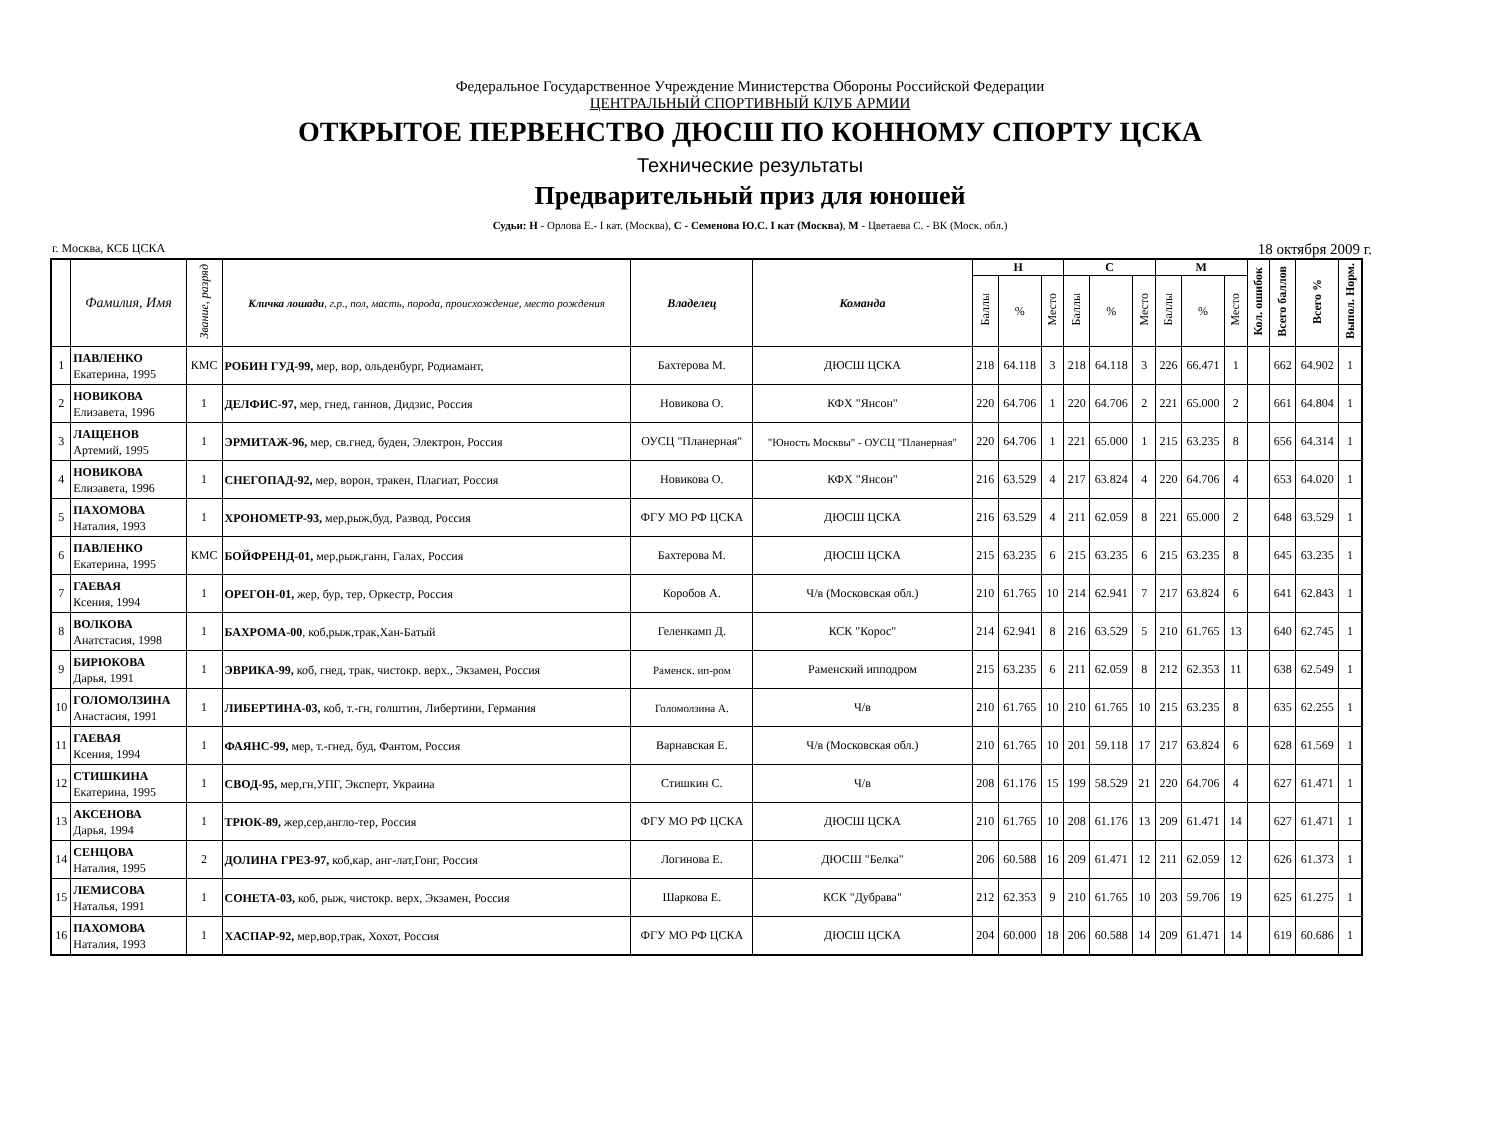Федеральное Государственное Учреждение Министерства Обороны Российской Федерации
ЦЕНТРАЛЬНЫЙ СПОРТИВНЫЙ КЛУБ АРМИИ
ОТКРЫТОЕ ПЕРВЕНСТВО ДЮСШ ПО КОННОМУ СПОРТУ ЦСКА
Технические результаты
Предварительный приз для юношей
Судьи: Н - Орлова Е.- I кат. (Москва), С - Семенова Ю.С. I кат (Москва), М - Цветаева С. - ВК (Моск. обл.)
г. Москва, КСБ ЦСКА 18 октября 2009 г.
| | Фамилия, Имя | Звание, разряд | Кличка лошади , г.р., пол, масть, порода, происхождение, место рождения | Владелец | Команда | Н | | | С | | | М | | | Кол. ошибок | Всего баллов | Всего % | Выпол. Норм. |
| --- | --- | --- | --- | --- | --- | --- | --- | --- | --- | --- | --- | --- | --- | --- | --- | --- | --- | --- |
| | | | | | | Баллы | % | Место | Баллы | % | Место | Баллы | % | Место | | | | |
| 1 | ПАВЛЕНКО Екатерина, 1995 | КМС | РОБИН ГУД-99, мер, вор, ольденбург, Родиамант, | Бахтерова М. | ДЮСШ ЦСКА | 218 | 64.118 | 3 | 218 | 64.118 | 3 | 226 | 66.471 | 1 | | 662 | 64.902 | 1 |
| 2 | НОВИКОВА Елизавета, 1996 | 1 | ДЕЛФИС-97, мер, гнед, ганнов, Дидзис, Россия | Новикова О. | КФХ "Янсон" | 220 | 64.706 | 1 | 220 | 64.706 | 2 | 221 | 65.000 | 2 | | 661 | 64.804 | 1 |
| 3 | ЛАЩЕНОВ Артемий, 1995 | 1 | ЭРМИТАЖ-96, мер, св.гнед, буден, Электрон, Россия | ОУСЦ "Планерная" | "Юность Москвы" - ОУСЦ "Планерная" | 220 | 64.706 | 1 | 221 | 65.000 | 1 | 215 | 63.235 | 8 | | 656 | 64.314 | 1 |
| 4 | НОВИКОВА Елизавета, 1996 | 1 | СНЕГОПАД-92, мер, ворон, тракен, Плагиат, Россия | Новикова О. | КФХ "Янсон" | 216 | 63.529 | 4 | 217 | 63.824 | 4 | 220 | 64.706 | 4 | | 653 | 64.020 | 1 |
| 5 | ПАХОМОВА Наталия, 1993 | 1 | ХРОНОМЕТР-93, мер,рыж,буд, Развод, Россия | ФГУ МО РФ ЦСКА | ДЮСШ ЦСКА | 216 | 63.529 | 4 | 211 | 62.059 | 8 | 221 | 65.000 | 2 | | 648 | 63.529 | 1 |
| 6 | ПАВЛЕНКО Екатерина, 1995 | КМС | БОЙФРЕНД-01, мер,рыж,ганн, Галах, Россия | Бахтерова М. | ДЮСШ ЦСКА | 215 | 63.235 | 6 | 215 | 63.235 | 6 | 215 | 63.235 | 8 | | 645 | 63.235 | 1 |
| 7 | ГАЕВАЯ Ксения, 1994 | 1 | ОРЕГОН-01, жер, бур, тер, Оркестр, Россия | Коробов А. | Ч/в (Московская обл.) | 210 | 61.765 | 10 | 214 | 62.941 | 7 | 217 | 63.824 | 6 | | 641 | 62.843 | 1 |
| 8 | ВОЛКОВА Анатстасия, 1998 | 1 | БАХРОМА-00 , коб,рыж,трак,Хан-Батый | Геленкамп Д. | КСК "Корос" | 214 | 62.941 | 8 | 216 | 63.529 | 5 | 210 | 61.765 | 13 | | 640 | 62.745 | 1 |
| 9 | БИРЮКОВА Дарья, 1991 | 1 | ЭВРИКА-99, коб, гнед, трак, чистокр. верх., Экзамен, Россия | Раменск. ип-ром | Раменский ипподром | 215 | 63.235 | 6 | 211 | 62.059 | 8 | 212 | 62.353 | 11 | | 638 | 62.549 | 1 |
| 10 | ГОЛОМОЛЗИНА Анастасия, 1991 | 1 | ЛИБЕРТИНА-03, коб, т.-гн, голштин, Либертини, Германия | Голомолзина А. | Ч/в | 210 | 61.765 | 10 | 210 | 61.765 | 10 | 215 | 63.235 | 8 | | 635 | 62.255 | 1 |
| 11 | ГАЕВАЯ Ксения, 1994 | 1 | ФАЯНС-99, мер, т.-гнед, буд, Фантом, Россия | Варнавская Е. | Ч/в (Московская обл.) | 210 | 61.765 | 10 | 201 | 59.118 | 17 | 217 | 63.824 | 6 | | 628 | 61.569 | 1 |
| 12 | СТИШКИНА Екатерина, 1995 | 1 | СВОД-95, мер,гн,УПГ, Эксперт, Украина | Стишкин С. | Ч/в | 208 | 61.176 | 15 | 199 | 58.529 | 21 | 220 | 64.706 | 4 | | 627 | 61.471 | 1 |
| 13 | АКСЕНОВА Дарья, 1994 | 1 | ТРЮК-89, жер,сер,англо-тер, Россия | ФГУ МО РФ ЦСКА | ДЮСШ ЦСКА | 210 | 61.765 | 10 | 208 | 61.176 | 13 | 209 | 61.471 | 14 | | 627 | 61.471 | 1 |
| 14 | СЕНЦОВА Наталия, 1995 | 2 | ДОЛИНА ГРЕЗ-97, коб,кар, анг-лат,Гонг, Россия | Логинова Е. | ДЮСШ "Белка" | 206 | 60.588 | 16 | 209 | 61.471 | 12 | 211 | 62.059 | 12 | | 626 | 61.373 | 1 |
| 15 | ЛЕМИСОВА Наталья, 1991 | 1 | СОНЕТА-03, коб, рыж, чистокр. верх, Экзамен, Россия | Шаркова Е. | КСК "Дубрава" | 212 | 62.353 | 9 | 210 | 61.765 | 10 | 203 | 59.706 | 19 | | 625 | 61.275 | 1 |
| 16 | ПАХОМОВА Наталия, 1993 | 1 | ХАСПАР-92, мер,вор,трак, Хохот, Россия | ФГУ МО РФ ЦСКА | ДЮСШ ЦСКА | 204 | 60.000 | 18 | 206 | 60.588 | 14 | 209 | 61.471 | 14 | | 619 | 60.686 | 1 |